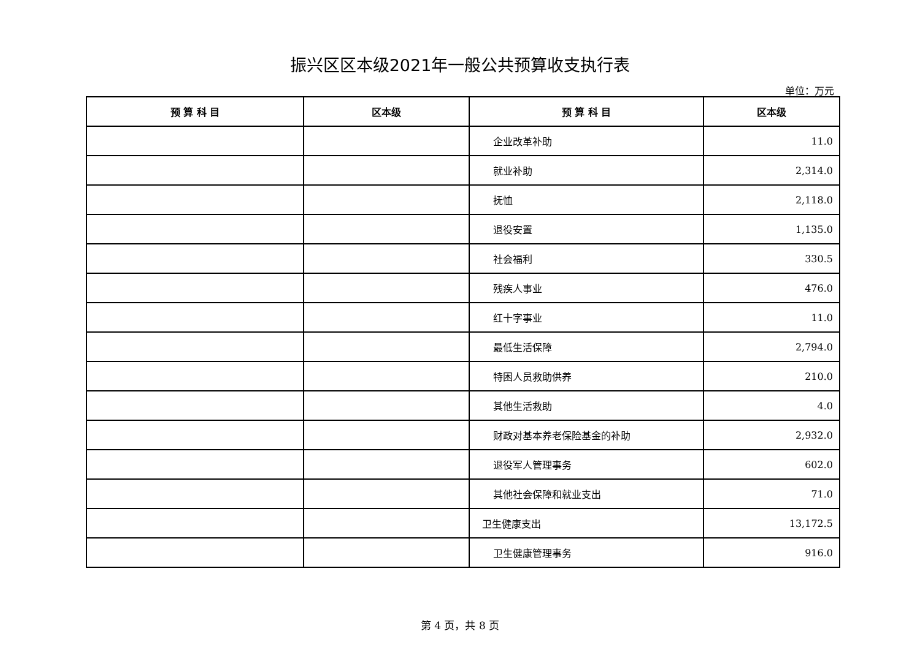振兴区区本级2021年一般公共预算收支执行表
单位：万元
| 预 算 科 目 | 区本级 | 预 算 科 目 | 区本级 |
| --- | --- | --- | --- |
| | | 企业改革补助 | 11.0 |
| | | 就业补助 | 2,314.0 |
| | | 抚恤 | 2,118.0 |
| | | 退役安置 | 1,135.0 |
| | | 社会福利 | 330.5 |
| | | 残疾人事业 | 476.0 |
| | | 红十字事业 | 11.0 |
| | | 最低生活保障 | 2,794.0 |
| | | 特困人员救助供养 | 210.0 |
| | | 其他生活救助 | 4.0 |
| | | 财政对基本养老保险基金的补助 | 2,932.0 |
| | | 退役军人管理事务 | 602.0 |
| | | 其他社会保障和就业支出 | 71.0 |
| | | 卫生健康支出 | 13,172.5 |
| | | 卫生健康管理事务 | 916.0 |
第 4 页，共 8 页